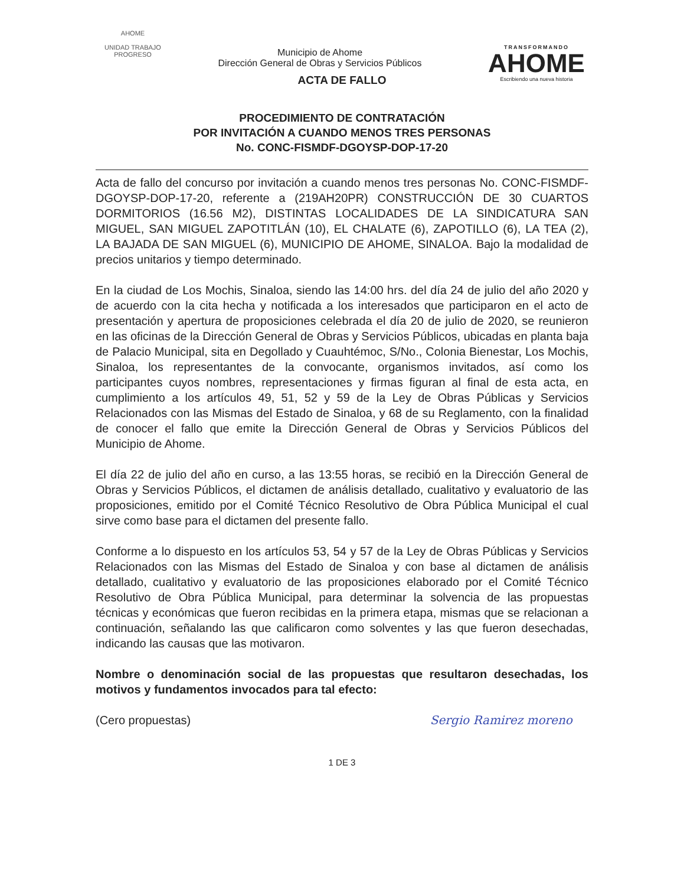AHOME
UNIDAD TRABAJO PROGRESO
Municipio de Ahome
Dirección General de Obras y Servicios Públicos
TRANSFORMANDO
AHOME
Escribiendo una nueva historia
ACTA DE FALLO
PROCEDIMIENTO DE CONTRATACIÓN
POR INVITACIÓN A CUANDO MENOS TRES PERSONAS
No. CONC-FISMDF-DGOYSP-DOP-17-20
Acta de fallo del concurso por invitación a cuando menos tres personas No. CONC-FISMDF-DGOYSP-DOP-17-20, referente a (219AH20PR) CONSTRUCCIÓN DE 30 CUARTOS DORMITORIOS (16.56 M2), DISTINTAS LOCALIDADES DE LA SINDICATURA SAN MIGUEL, SAN MIGUEL ZAPOTITLÁN (10), EL CHALATE (6), ZAPOTILLO (6), LA TEA (2), LA BAJADA DE SAN MIGUEL (6), MUNICIPIO DE AHOME, SINALOA. Bajo la modalidad de precios unitarios y tiempo determinado.
En la ciudad de Los Mochis, Sinaloa, siendo las 14:00 hrs. del día 24 de julio del año 2020 y de acuerdo con la cita hecha y notificada a los interesados que participaron en el acto de presentación y apertura de proposiciones celebrada el día 20 de julio de 2020, se reunieron en las oficinas de la Dirección General de Obras y Servicios Públicos, ubicadas en planta baja de Palacio Municipal, sita en Degollado y Cuauhtémoc, S/No., Colonia Bienestar, Los Mochis, Sinaloa, los representantes de la convocante, organismos invitados, así como los participantes cuyos nombres, representaciones y firmas figuran al final de esta acta, en cumplimiento a los artículos 49, 51, 52 y 59 de la Ley de Obras Públicas y Servicios Relacionados con las Mismas del Estado de Sinaloa, y 68 de su Reglamento, con la finalidad de conocer el fallo que emite la Dirección General de Obras y Servicios Públicos del Municipio de Ahome.
El día 22 de julio del año en curso, a las 13:55 horas, se recibió en la Dirección General de Obras y Servicios Públicos, el dictamen de análisis detallado, cualitativo y evaluatorio de las proposiciones, emitido por el Comité Técnico Resolutivo de Obra Pública Municipal el cual sirve como base para el dictamen del presente fallo.
Conforme a lo dispuesto en los artículos 53, 54 y 57 de la Ley de Obras Públicas y Servicios Relacionados con las Mismas del Estado de Sinaloa y con base al dictamen de análisis detallado, cualitativo y evaluatorio de las proposiciones elaborado por el Comité Técnico Resolutivo de Obra Pública Municipal, para determinar la solvencia de las propuestas técnicas y económicas que fueron recibidas en la primera etapa, mismas que se relacionan a continuación, señalando las que calificaron como solventes y las que fueron desechadas, indicando las causas que las motivaron.
Nombre o denominación social de las propuestas que resultaron desechadas, los motivos y fundamentos invocados para tal efecto:
(Cero propuestas) Sergio Ramirez moreno
1 DE 3